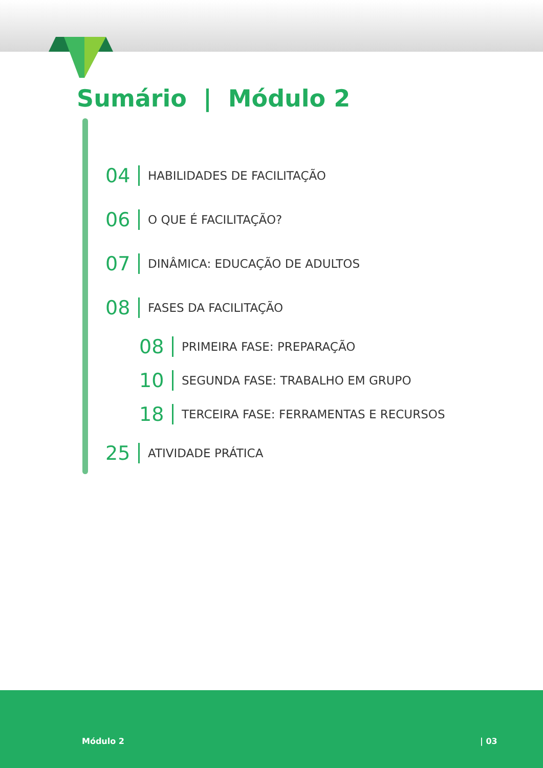Sumário | Módulo 2
04 HABILIDADES DE FACILITAÇÃO
06 O QUE É FACILITAÇÃO?
07 DINÂMICA: EDUCAÇÃO DE ADULTOS
08 FASES DA FACILITAÇÃO
08 PRIMEIRA FASE: PREPARAÇÃO
10 SEGUNDA FASE: TRABALHO EM GRUPO
18 TERCEIRA FASE: FERRAMENTAS E RECURSOS
25 ATIVIDADE PRÁTICA
Módulo 2 | 03